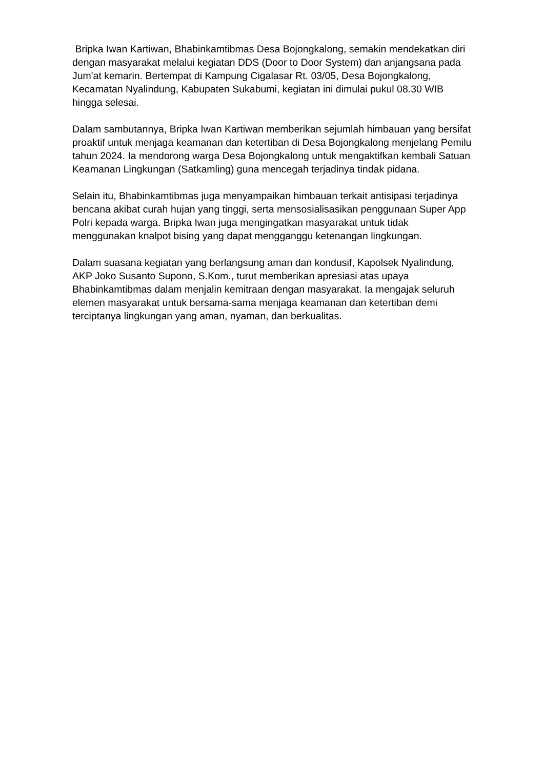Bripka Iwan Kartiwan, Bhabinkamtibmas Desa Bojongkalong, semakin mendekatkan diri dengan masyarakat melalui kegiatan DDS (Door to Door System) dan anjangsana pada Jum'at kemarin. Bertempat di Kampung Cigalasar Rt. 03/05, Desa Bojongkalong, Kecamatan Nyalindung, Kabupaten Sukabumi, kegiatan ini dimulai pukul 08.30 WIB hingga selesai.
Dalam sambutannya, Bripka Iwan Kartiwan memberikan sejumlah himbauan yang bersifat proaktif untuk menjaga keamanan dan ketertiban di Desa Bojongkalong menjelang Pemilu tahun 2024. Ia mendorong warga Desa Bojongkalong untuk mengaktifkan kembali Satuan Keamanan Lingkungan (Satkamling) guna mencegah terjadinya tindak pidana.
Selain itu, Bhabinkamtibmas juga menyampaikan himbauan terkait antisipasi terjadinya bencana akibat curah hujan yang tinggi, serta mensosialisasikan penggunaan Super App Polri kepada warga. Bripka Iwan juga mengingatkan masyarakat untuk tidak menggunakan knalpot bising yang dapat mengganggu ketenangan lingkungan.
Dalam suasana kegiatan yang berlangsung aman dan kondusif, Kapolsek Nyalindung, AKP Joko Susanto Supono, S.Kom., turut memberikan apresiasi atas upaya Bhabinkamtibmas dalam menjalin kemitraan dengan masyarakat. Ia mengajak seluruh elemen masyarakat untuk bersama-sama menjaga keamanan dan ketertiban demi terciptanya lingkungan yang aman, nyaman, dan berkualitas.